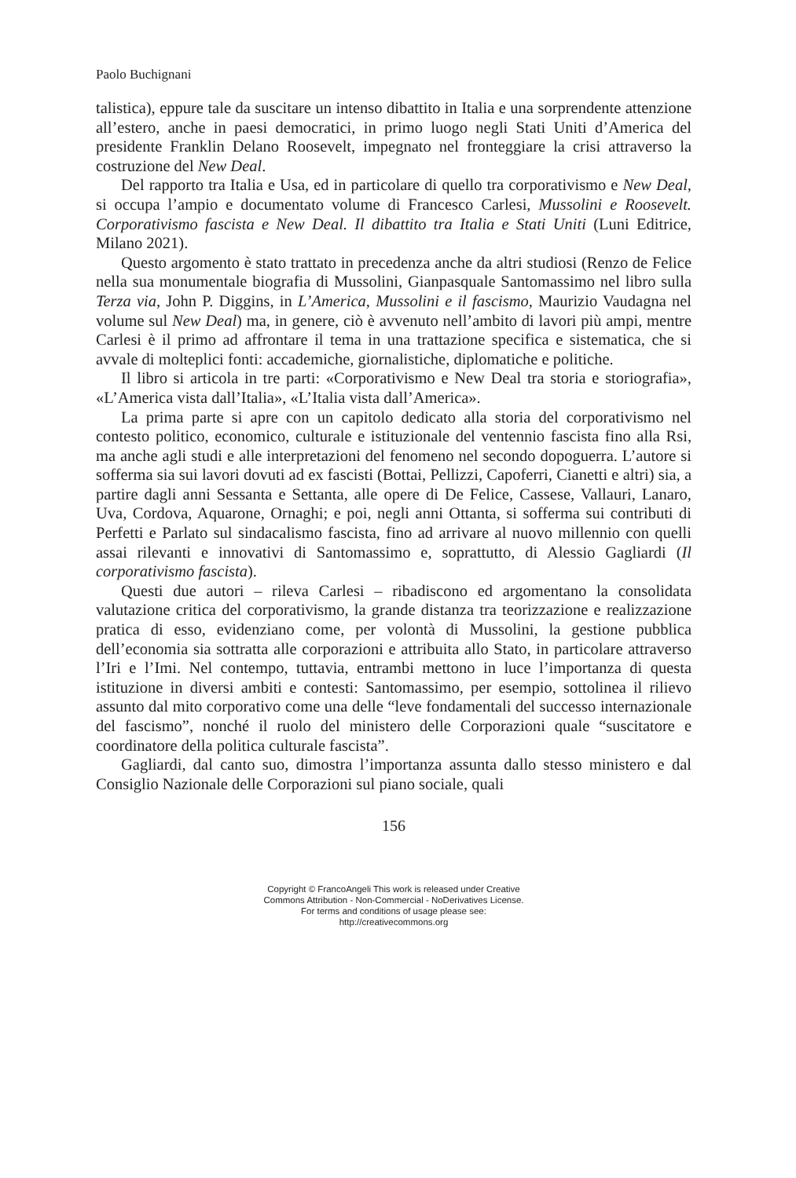Paolo Buchignani
talistica), eppure tale da suscitare un intenso dibattito in Italia e una sorprendente attenzione all’estero, anche in paesi democratici, in primo luogo negli Stati Uniti d’America del presidente Franklin Delano Roosevelt, impegnato nel fronteggiare la crisi attraverso la costruzione del New Deal.
Del rapporto tra Italia e Usa, ed in particolare di quello tra corporativismo e New Deal, si occupa l’ampio e documentato volume di Francesco Carlesi, Mussolini e Roosevelt. Corporativismo fascista e New Deal. Il dibattito tra Italia e Stati Uniti (Luni Editrice, Milano 2021).
Questo argomento è stato trattato in precedenza anche da altri studiosi (Renzo de Felice nella sua monumentale biografia di Mussolini, Gianpasquale Santomassimo nel libro sulla Terza via, John P. Diggins, in L’America, Mussolini e il fascismo, Maurizio Vaudagna nel volume sul New Deal) ma, in genere, ciò è avvenuto nell’ambito di lavori più ampi, mentre Carlesi è il primo ad affrontare il tema in una trattazione specifica e sistematica, che si avvale di molteplici fonti: accademiche, giornalistiche, diplomatiche e politiche.
Il libro si articola in tre parti: «Corporativismo e New Deal tra storia e storiografia», «L’America vista dall’Italia», «L’Italia vista dall’America».
La prima parte si apre con un capitolo dedicato alla storia del corporativismo nel contesto politico, economico, culturale e istituzionale del ventennio fascista fino alla Rsi, ma anche agli studi e alle interpretazioni del fenomeno nel secondo dopoguerra. L’autore si sofferma sia sui lavori dovuti ad ex fascisti (Bottai, Pellizzi, Capoferri, Cianetti e altri) sia, a partire dagli anni Sessanta e Settanta, alle opere di De Felice, Cassese, Vallauri, Lanaro, Uva, Cordova, Aquarone, Ornaghi; e poi, negli anni Ottanta, si sofferma sui contributi di Perfetti e Parlato sul sindacalismo fascista, fino ad arrivare al nuovo millennio con quelli assai rilevanti e innovativi di Santomassimo e, soprattutto, di Alessio Gagliardi (Il corporativismo fascista).
Questi due autori – rileva Carlesi – ribadiscono ed argomentano la consolidata valutazione critica del corporativismo, la grande distanza tra teorizzazione e realizzazione pratica di esso, evidenziano come, per volontà di Mussolini, la gestione pubblica dell’economia sia sottratta alle corporazioni e attribuita allo Stato, in particolare attraverso l’Iri e l’Imi. Nel contempo, tuttavia, entrambi mettono in luce l’importanza di questa istituzione in diversi ambiti e contesti: Santomassimo, per esempio, sottolinea il rilievo assunto dal mito corporativo come una delle “leve fondamentali del successo internazionale del fascismo”, nonché il ruolo del ministero delle Corporazioni quale “suscitatore e coordinatore della politica culturale fascista”.
Gagliardi, dal canto suo, dimostra l’importanza assunta dallo stesso ministero e dal Consiglio Nazionale delle Corporazioni sul piano sociale, quali
156
Copyright © FrancoAngeli This work is released under Creative
Commons Attribution - Non-Commercial - NoDerivatives License.
For terms and conditions of usage please see:
http://creativecommons.org